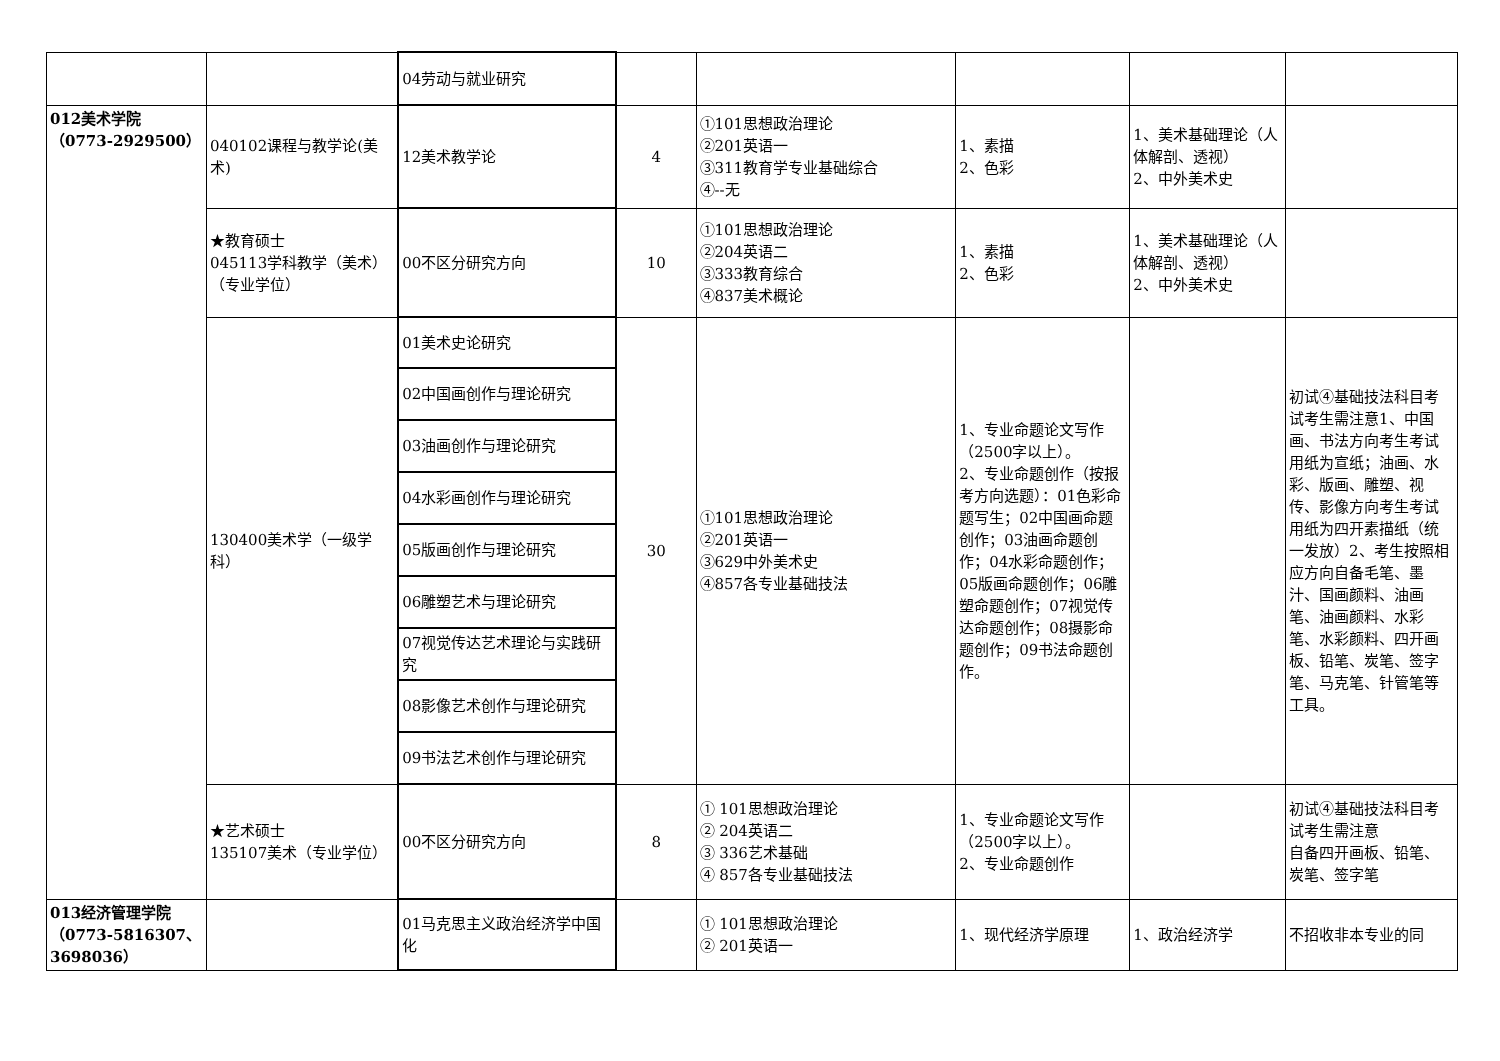| | | 04劳动与就业研究 | | | | | |
| 012美术学院 （0773-2929500） | 040102课程与教学论(美术) | 12美术教学论 | 4 | ①101思想政治理论 ②201英语一 ③311教育学专业基础综合 ④--无 | 1、素描 2、色彩 | 1、美术基础理论（人体解剖、透视） 2、中外美术史 | |
| | ★教育硕士 045113学科教学（美术）（专业学位） | 00不区分研究方向 | 10 | ①101思想政治理论 ②204英语二 ③333教育综合 ④837美术概论 | 1、素描 2、色彩 | 1、美术基础理论（人体解剖、透视） 2、中外美术史 | |
| | 130400美术学（一级学科） | 01美术史论研究 | 30 | ①101思想政治理论 ②201英语一 ③629中外美术史 ④857各专业基础技法 | 1、专业命题论文写作（2500字以上）。 2、专业命题创作（按报考方向选题）：01色彩命题写生；02中国画命题创作；03油画命题创作；04水彩命题创作；05版画命题创作；06雕塑命题创作；07视觉传达命题创作；08摄影命题创作；09书法命题创作。 | | 初试④基础技法科目考试考生需注意1、中国画、书法方向考生考试用纸为宣纸；油画、水彩、版画、雕塑、视传、影像方向考生考试用纸为四开素描纸（统一发放）2、考生按照相应方向自备毛笔、墨汁、国画颜料、油画笔、油画颜料、水彩笔、水彩颜料、四开画板、铅笔、炭笔、签字笔、马克笔、针管笔等工具。 |
| | | 02中国画创作与理论研究 | | | | | |
| | | 03油画创作与理论研究 | | | | | |
| | | 04水彩画创作与理论研究 | | | | | |
| | | 05版画创作与理论研究 | | | | | |
| | | 06雕塑艺术与理论研究 | | | | | |
| | | 07视觉传达艺术理论与实践研究 | | | | | |
| | | 08影像艺术创作与理论研究 | | | | | |
| | | 09书法艺术创作与理论研究 | | | | | |
| | ★艺术硕士 135107美术（专业学位） | 00不区分研究方向 | 8 | ① 101思想政治理论 ② 204英语二 ③ 336艺术基础 ④ 857各专业基础技法 | 1、专业命题论文写作（2500字以上）。 2、专业命题创作 | | 初试④基础技法科目考试考生需注意 自备四开画板、铅笔、炭笔、签字笔 |
| 013经济管理学院 （0773-5816307、3698036） | | 01马克思主义政治经济学中国化 | | ① 101思想政治理论 ② 201英语一 | 1、现代经济学原理 | 1、政治经济学 | 不招收非本专业的同 |